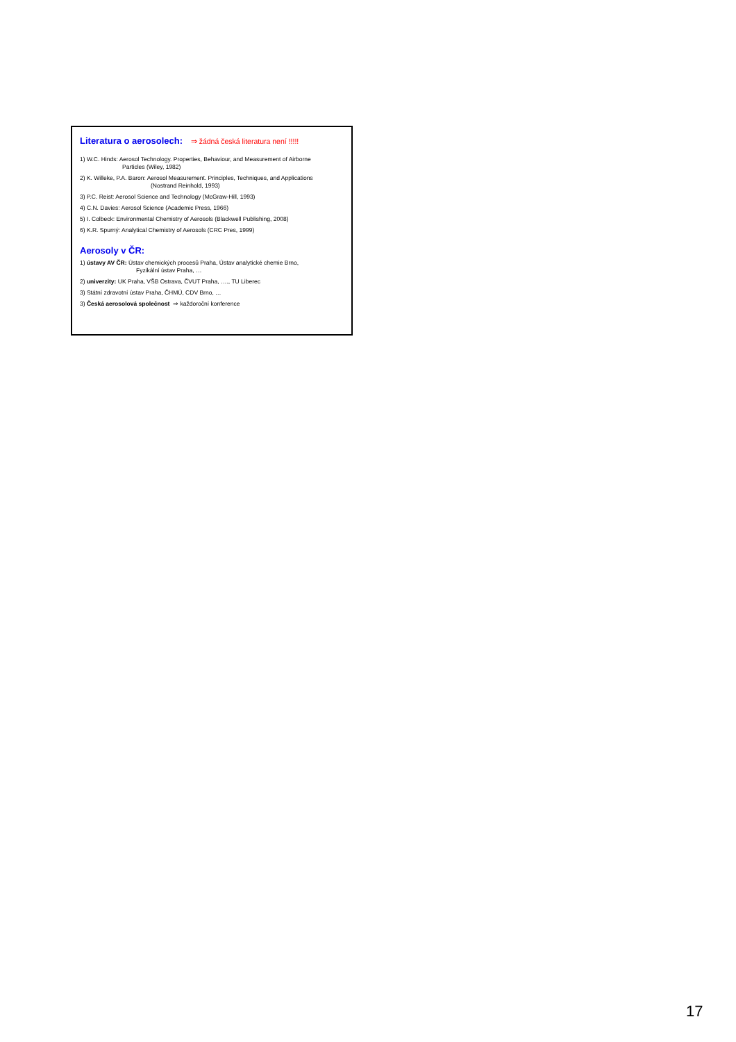Literatura o aerosolech: ⇒ žádná česká literatura není !!!!!
1) W.C. Hinds: Aerosol Technology. Properties, Behaviour, and Measurement of Airborne
Particles (Wiley, 1982)
2) K. Willeke, P.A. Baron: Aerosol Measurement. Principles, Techniques, and Applications
(Nostrand Reinhold, 1993)
3) P.C. Reist: Aerosol Science and Technology (McGraw-Hill, 1993)
4) C.N. Davies: Aerosol Science (Academic Press, 1966)
5) I. Colbeck: Environmental Chemistry of Aerosols (Blackwell Publishing, 2008)
6) K.R. Spurný: Analytical Chemistry of Aerosols (CRC Pres, 1999)
Aerosoly v ČR:
1) ústavy AV ČR: Ústav chemických procesů Praha, Ústav analytické chemie Brno,
Fyzikální ústav Praha, …
2) univerzity: UK Praha, VŠB Ostrava, ČVUT Praha, …., TU Liberec
3) Státní zdravotní ústav Praha, ČHMÚ, CDV Brno, …
3) Česká aerosolová společnost ⇒ každoroční konference
17